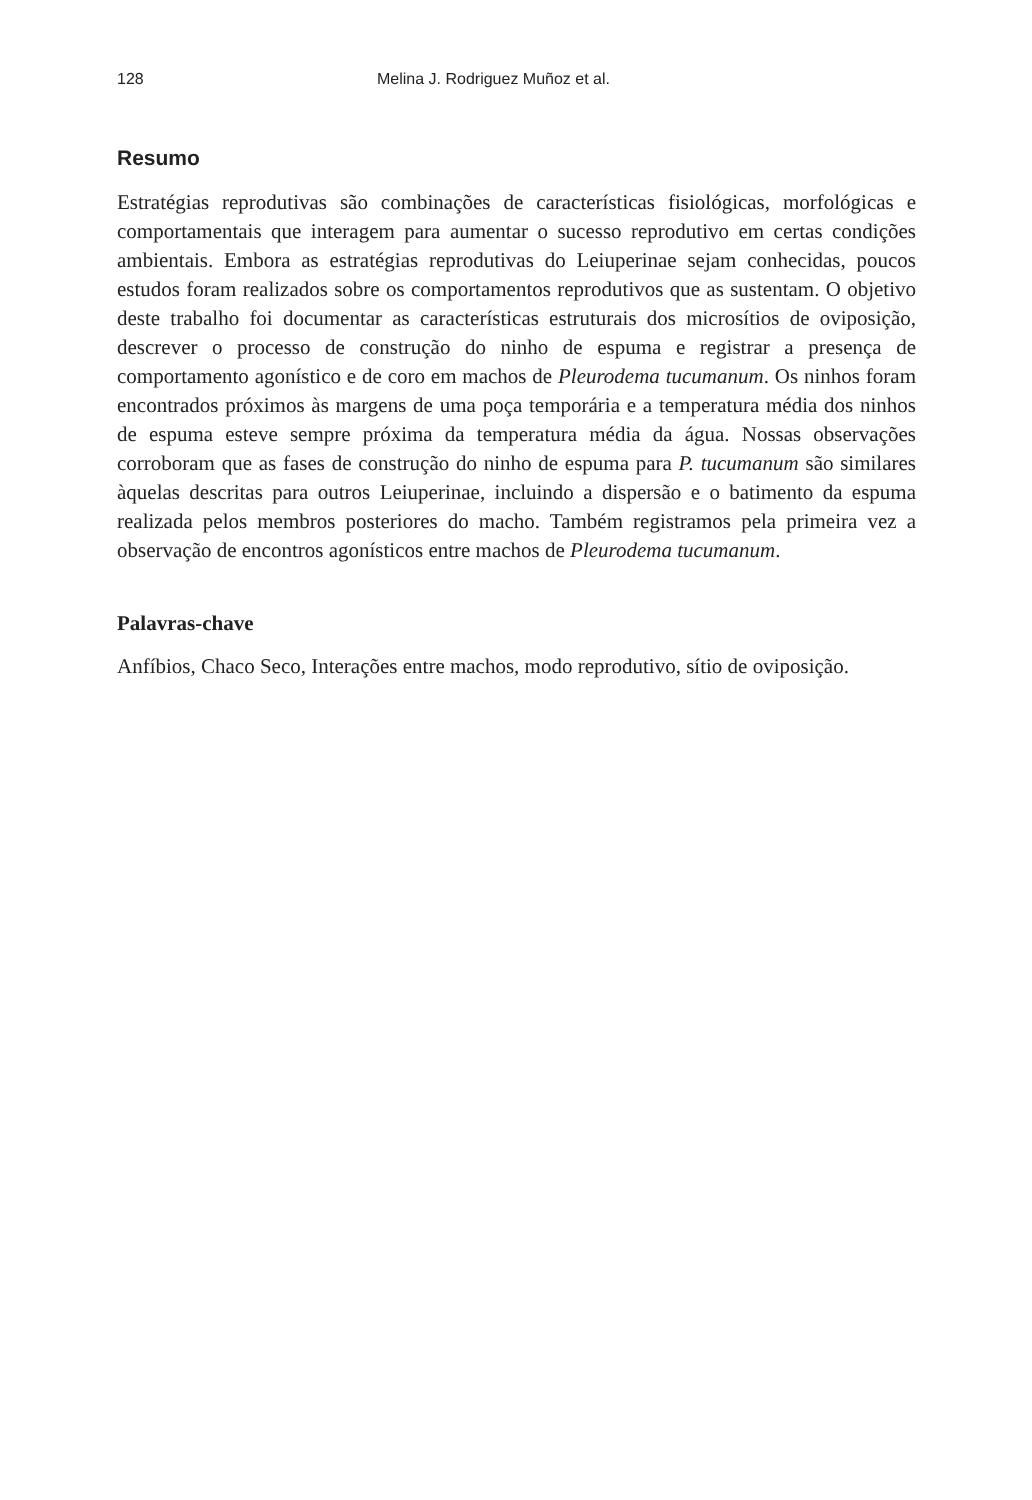128 Melina J. Rodriguez Muñoz et al.
Resumo
Estratégias reprodutivas são combinações de características fisiológicas, morfológicas e comportamentais que interagem para aumentar o sucesso reprodutivo em certas condições ambientais. Embora as estratégias reprodutivas do Leiuperinae sejam conhecidas, poucos estudos foram realizados sobre os comportamentos reprodutivos que as sustentam. O objetivo deste trabalho foi documentar as características estruturais dos microsítios de oviposição, descrever o processo de construção do ninho de espuma e registrar a presença de comportamento agonístico e de coro em machos de Pleurodema tucumanum. Os ninhos foram encontrados próximos às margens de uma poça temporária e a temperatura média dos ninhos de espuma esteve sempre próxima da temperatura média da água. Nossas observações corroboram que as fases de construção do ninho de espuma para P. tucumanum são similares àquelas descritas para outros Leiuperinae, incluindo a dispersão e o batimento da espuma realizada pelos membros posteriores do macho. Também registramos pela primeira vez a observação de encontros agonísticos entre machos de Pleurodema tucumanum.
Palavras-chave
Anfíbios, Chaco Seco, Interações entre machos, modo reprodutivo, sítio de oviposição.